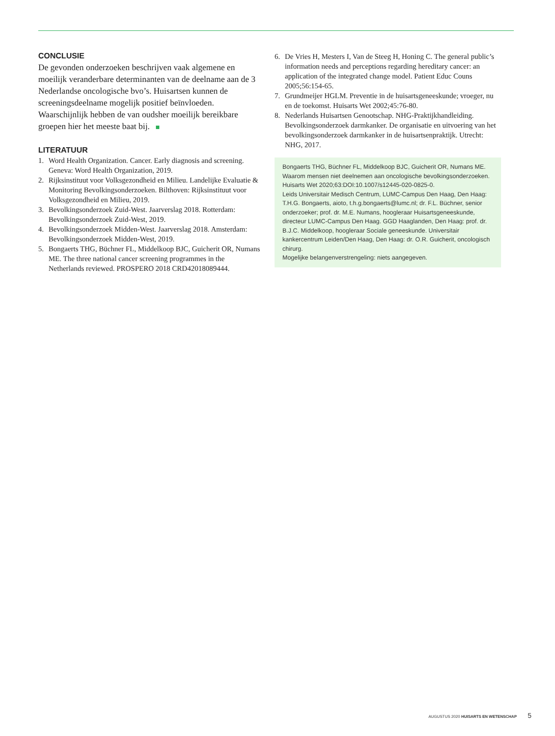CONCLUSIE
De gevonden onderzoeken beschrijven vaak algemene en moeilijk veranderbare determinanten van de deelname aan de 3 Nederlandse oncologische bvo’s. Huisartsen kunnen de screeningsdeelname mogelijk positief beïnvloeden. Waarschijnlijk hebben de van oudsher moeilijk bereikbare groepen hier het meeste baat bij.
LITERATUUR
1. Word Health Organization. Cancer. Early diagnosis and screening. Geneva: Word Health Organization, 2019.
2. Rijksinstituut voor Volksgezondheid en Milieu. Landelijke Evaluatie & Monitoring Bevolkingsonderzoeken. Bilthoven: Rijksinstituut voor Volksgezondheid en Milieu, 2019.
3. Bevolkingsonderzoek Zuid-West. Jaarverslag 2018. Rotterdam: Bevolkingsonderzoek Zuid-West, 2019.
4. Bevolkingsonderzoek Midden-West. Jaarverslag 2018. Amsterdam: Bevolkingsonderzoek Midden-West, 2019.
5. Bongaerts THG, Büchner FL, Middelkoop BJC, Guicherit OR, Numans ME. The three national cancer screening programmes in the Netherlands reviewed. PROSPERO 2018 CRD42018089444.
6. De Vries H, Mesters I, Van de Steeg H, Honing C. The general public’s information needs and perceptions regarding hereditary cancer: an application of the integrated change model. Patient Educ Couns 2005;56:154-65.
7. Grundmeijer HGLM. Preventie in de huisartsgeneeskunde; vroeger, nu en de toekomst. Huisarts Wet 2002;45:76-80.
8. Nederlands Huisartsen Genootschap. NHG-Praktijkhandleiding. Bevolkingsonderzoek darmkanker. De organisatie en uitvoering van het bevolkingsonderzoek darmkanker in de huisartsenpraktijk. Utrecht: NHG, 2017.
Bongaerts THG, Büchner FL, Middelkoop BJC, Guicherit OR, Numans ME. Waarom mensen niet deelnemen aan oncologische bevolkingsonderzoeken. Huisarts Wet 2020;63:DOI:10.1007/s12445-020-0825-0.
Leids Universitair Medisch Centrum, LUMC-Campus Den Haag, Den Haag: T.H.G. Bongaerts, aioto, t.h.g.bongaerts@lumc.nl; dr. F.L. Büchner, senior onderzoeker; prof. dr. M.E. Numans, hoogleraar Huisartsgeneeskunde, directeur LUMC-Campus Den Haag. GGD Haaglanden, Den Haag: prof. dr. B.J.C. Middelkoop, hoogleraar Sociale geneeskunde. Universitair kankercentrum Leiden/Den Haag, Den Haag: dr. O.R. Guicherit, oncologisch chirurg.
Mogelijke belangenverstrengeling: niets aangegeven.
AUGUSTUS 2020 HUISARTS EN WETENSCHAP 5